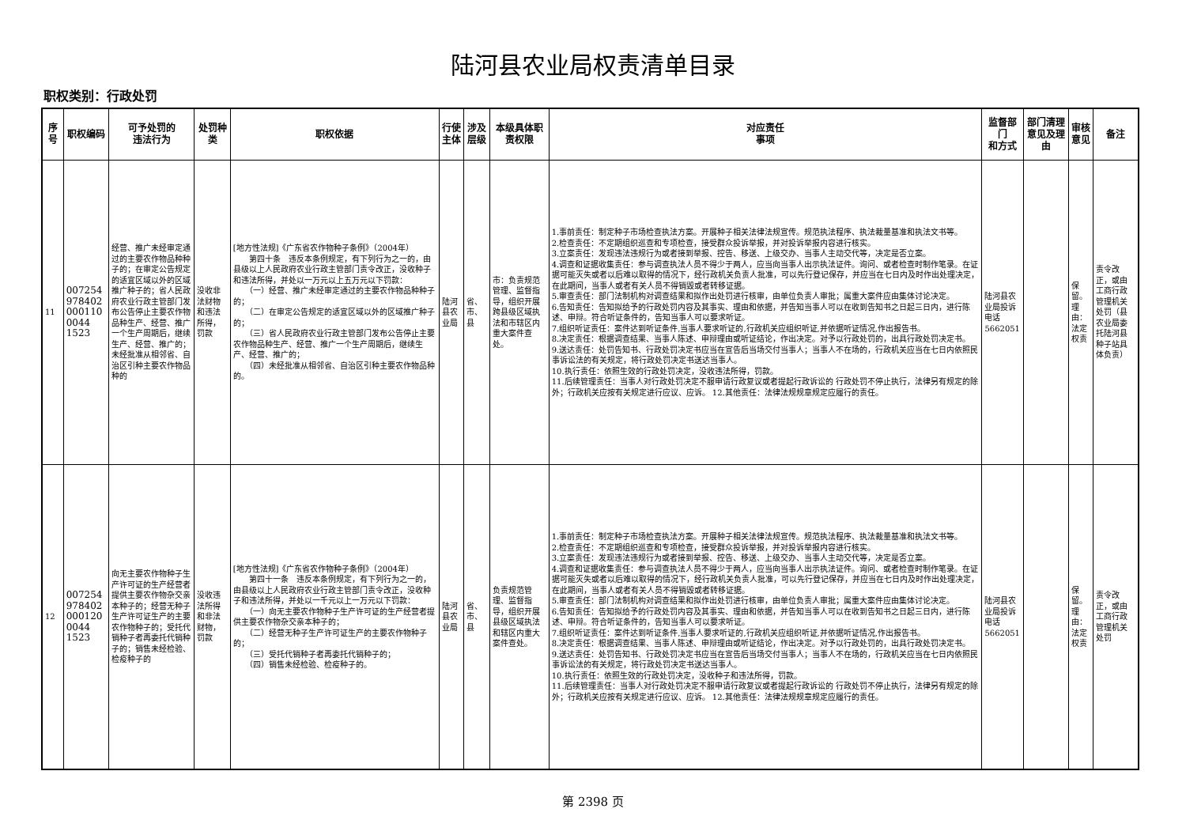陆河县农业局权责清单目录
职权类别：行政处罚
| 序号 | 职权编码 | 可予处罚的 违法行为 | 处罚种类 | 职权依据 | 行使主体 | 涉及层级 | 本级具体职责权限 | 对应责任 事项 | 监督部门 和方式 | 部门清理意见及理由 | 审核意见 | 备注 |
| --- | --- | --- | --- | --- | --- | --- | --- | --- | --- | --- | --- | --- |
| 11 | 0072549784020001100044 1523 | 经营、推广未经审定通过的主要农作物品种种子的；在审定公告规定的适宜区域以外的区域推广种子的；省人民政府农业行政主管部门发布公告停止主要农作物品种生产、经营、推广一个生产周期后，继续生产、经营、推广的；未经批准从相邻省、自治区引种主要农作物品种的 | 没收非法财物和违法所得，罚款 | [地方性法规]《广东省农作物种子条例》（2004年） 第四十条 违反本条例规定，有下列行为之一的，由县级以上人民政府农业行政主管部门责令改正，没收种子和违法所得，并处以一万元以上五万元以下罚款： （一）经营、推广未经审定通过的主要农作物品种种子的； （二）在审定公告规定的适宜区域以外的区域推广种子的； （三）省人民政府农业行政主管部门发布公告停止主要农作物品种生产、经营、推广一个生产周期后，继续生产、经营、推广的； （四）未经批准从相邻省、自治区引种主要农作物品种的。 | 陆河县农业局 | 省、市、县 | 市：负责规范管理、监督指导，组织开展跨县级区域执法和市辖区内重大案件查处。 | 1.事前责任：制定种子市场检查执法方案。开展种子相关法律法规宣传。规范执法程序、执法裁量基准和执法文书等。 2.检查责任：不定期组织巡查和专项检查，接受群众投诉举报，并对投诉举报内容进行核实。 3.立案责任：发现违法违规行为或者接到举报、控告、移送、上级交办、当事人主动交代等，决定是否立案。 4.调查和证据收集责任：参与调查执法人员不得少于两人，应当向当事人出示执法证件。询问、或者检查时制作笔录。在证据可能灭失或者以后难以取得的情况下，经行政机关负责人批准，可以先行登记保存，并应当在七日内及时作出处理决定，在此期间，当事人或者有关人员不得销毁或者转移证据。 5.审查责任：部门法制机构对调查结果和拟作出处罚进行核审，由单位负责人审批；属重大案件应由集体讨论决定。 6.告知责任：告知拟给予的行政处罚内容及其事实、理由和依据，并告知当事人可以在收到告知书之日起三日内，进行陈述、申辩。符合听证条件的，告知当事人可以要求听证。 7.组织听证责任：案件达到听证条件,当事人要求听证的,行政机关应组织听证,并依据听证情况,作出报告书。 8.决定责任：根据调查结果、当事人陈述、申辩理由或听证结论，作出决定。对予以行政处罚的，出具行政处罚决定书。 9.送达责任：处罚告知书、行政处罚决定书应当在宣告后当场交付当事人；当事人不在场的，行政机关应当在七日内依照民事诉讼法的有关规定，将行政处罚决定书送达当事人。 10.执行责任：依照生效的行政处罚决定，没收违法所得，罚款。 11.后续管理责任：当事人对行政处罚决定不服申请行政复议或者提起行政诉讼的 行政处罚不停止执行，法律另有规定的除外；行政机关应按有关规定进行应议、应诉。 12.其他责任：法律法规规章规定应履行的责任。 | 陆河县农业局投诉电话5662051 | | 保留。理由：法定权责 | 责令改正，或由工商行政管理机关处罚（县农业局委托陆河县种子站具体负责） |
| 12 | 0072549784020001200044 1523 | 向无主要农作物种子生产许可证的生产经营者提供主要农作物杂交亲本种子的；经营无种子生产许可证生产的主要农作物种子的；受托代销种子者再委托代销种子的；销售未经检验、检疫种子的 | 没收违法所得和非法财物，罚款 | [地方性法规]《广东省农作物种子条例》（2004年） 第四十一条 违反本条例规定，有下列行为之一的，由县级以上人民政府农业行政主管部门责令改正，没收种子和违法所得，并处以一千元以上一万元以下罚款： （一）向无主要农作物种子生产许可证的生产经营者提供主要农作物杂交亲本种子的； （二）经营无种子生产许可证生产的主要农作物种子的； （三）受托代销种子者再委托代销种子的； （四）销售未经检验、检疫种子的。 | 陆河县农业局 | 省、市、县 | 负责规范管理、监督指导，组织开展县级区域执法和辖区内重大案件查处。 | 1.事前责任：制定种子市场检查执法方案。开展种子相关法律法规宣传。规范执法程序、执法裁量基准和执法文书等。 2.检查责任：不定期组织巡查和专项检查，接受群众投诉举报，并对投诉举报内容进行核实。 3.立案责任：发现违法违规行为或者接到举报、控告、移送、上级交办、当事人主动交代等，决定是否立案。 4.调查和证据收集责任：参与调查执法人员不得少于两人，应当向当事人出示执法证件。询问、或者检查时制作笔录。在证据可能灭失或者以后难以取得的情况下，经行政机关负责人批准，可以先行登记保存，并应当在七日内及时作出处理决定，在此期间，当事人或者有关人员不得销毁或者转移证据。 5.审查责任：部门法制机构对调查结果和拟作出处罚进行核审，由单位负责人审批；属重大案件应由集体讨论决定。 6.告知责任：告知拟给予的行政处罚内容及其事实、理由和依据，并告知当事人可以在收到告知书之日起三日内，进行陈述、申辩。符合听证条件的，告知当事人可以要求听证。 7.组织听证责任：案件达到听证条件,当事人要求听证的,行政机关应组织听证,并依据听证情况,作出报告书。 8.决定责任：根据调查结果、当事人陈述、申辩理由或听证结论，作出决定。对予以行政处罚的，出具行政处罚决定书。 9.送达责任：处罚告知书、行政处罚决定书应当在宣告后当场交付当事人；当事人不在场的，行政机关应当在七日内依照民事诉讼法的有关规定，将行政处罚决定书送达当事人。 10.执行责任：依照生效的行政处罚决定，没收种子和违法所得，罚款。 11.后续管理责任：当事人对行政处罚决定不服申请行政复议或者提起行政诉讼的 行政处罚不停止执行，法律另有规定的除外；行政机关应按有关规定进行应议、应诉。 12.其他责任：法律法规规章规定应履行的责任。 | 陆河县农业局投诉电话5662051 | | 保留。理由：法定权责 | 责令改正，或由工商行政管理机关处罚 |
第 2398 页